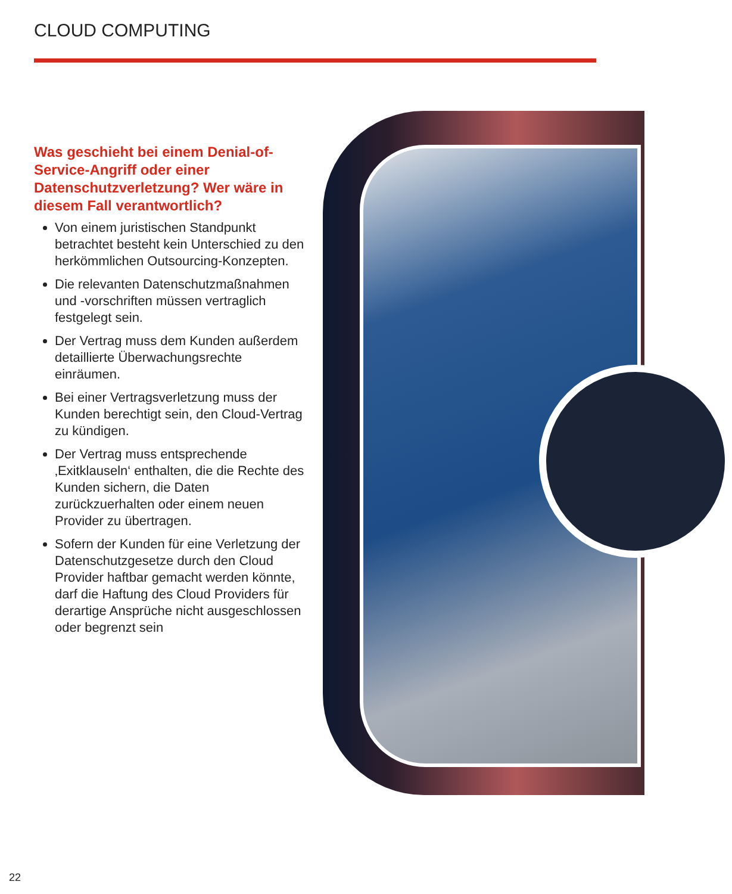CLOUD COMPUTING
Was geschieht bei einem Denial-of-Service-Angriff oder einer Datenschutzverletzung? Wer wäre in diesem Fall verantwortlich?
Von einem juristischen Standpunkt betrachtet besteht kein Unterschied zu den herkömmlichen Outsourcing-Konzepten.
Die relevanten Datenschutzmaßnahmen und -vorschriften müssen vertraglich festgelegt sein.
Der Vertrag muss dem Kunden außerdem detaillierte Überwachungsrechte einräumen.
Bei einer Vertragsverletzung muss der Kunden berechtigt sein, den Cloud-Vertrag zu kündigen.
Der Vertrag muss entsprechende ‚Exitklauseln‘ enthalten, die die Rechte des Kunden sichern, die Daten zurückzuerhalten oder einem neuen Provider zu übertragen.
Sofern der Kunden für eine Verletzung der Datenschutzgesetze durch den Cloud Provider haftbar gemacht werden könnte, darf die Haftung des Cloud Providers für derartige Ansprüche nicht ausgeschlossen oder begrenzt sein
22